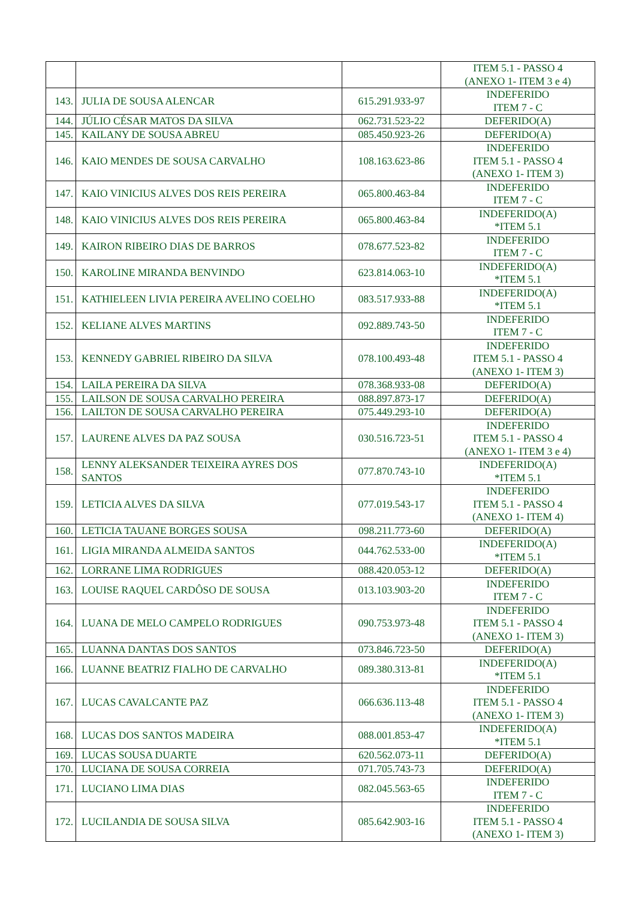| | | | ITEM 5.1 - PASSO 4 (ANEXO 1- ITEM 3 e 4) |
| 143. | JULIA DE SOUSA ALENCAR | 615.291.933-97 | INDEFERIDO ITEM 7 - C |
| 144. | JÚLIO CÉSAR MATOS DA SILVA | 062.731.523-22 | DEFERIDO(A) |
| 145. | KAILANY DE SOUSA ABREU | 085.450.923-26 | DEFERIDO(A) |
| 146. | KAIO MENDES DE SOUSA CARVALHO | 108.163.623-86 | INDEFERIDO ITEM 5.1 - PASSO 4 (ANEXO 1- ITEM 3) |
| 147. | KAIO VINICIUS ALVES DOS REIS PEREIRA | 065.800.463-84 | INDEFERIDO ITEM 7 - C |
| 148. | KAIO VINICIUS ALVES DOS REIS PEREIRA | 065.800.463-84 | INDEFERIDO(A) *ITEM 5.1 |
| 149. | KAIRON RIBEIRO DIAS DE BARROS | 078.677.523-82 | INDEFERIDO ITEM 7 - C |
| 150. | KAROLINE MIRANDA BENVINDO | 623.814.063-10 | INDEFERIDO(A) *ITEM 5.1 |
| 151. | KATHIELEEN LIVIA PEREIRA AVELINO COELHO | 083.517.933-88 | INDEFERIDO(A) *ITEM 5.1 |
| 152. | KELIANE ALVES MARTINS | 092.889.743-50 | INDEFERIDO ITEM 7 - C |
| 153. | KENNEDY GABRIEL RIBEIRO DA SILVA | 078.100.493-48 | INDEFERIDO ITEM 5.1 - PASSO 4 (ANEXO 1- ITEM 3) |
| 154. | LAILA PEREIRA DA SILVA | 078.368.933-08 | DEFERIDO(A) |
| 155. | LAILSON DE SOUSA CARVALHO PEREIRA | 088.897.873-17 | DEFERIDO(A) |
| 156. | LAILTON DE SOUSA CARVALHO PEREIRA | 075.449.293-10 | DEFERIDO(A) |
| 157. | LAURENE ALVES DA PAZ SOUSA | 030.516.723-51 | INDEFERIDO ITEM 5.1 - PASSO 4 (ANEXO 1- ITEM 3 e 4) |
| 158. | LENNY ALEKSANDER TEIXEIRA AYRES DOS SANTOS | 077.870.743-10 | INDEFERIDO(A) *ITEM 5.1 |
| 159. | LETICIA ALVES DA SILVA | 077.019.543-17 | INDEFERIDO ITEM 5.1 - PASSO 4 (ANEXO 1- ITEM 4) |
| 160. | LETICIA TAUANE BORGES SOUSA | 098.211.773-60 | DEFERIDO(A) |
| 161. | LIGIA MIRANDA ALMEIDA SANTOS | 044.762.533-00 | INDEFERIDO(A) *ITEM 5.1 |
| 162. | LORRANE LIMA RODRIGUES | 088.420.053-12 | DEFERIDO(A) |
| 163. | LOUISE RAQUEL CARDÔSO DE SOUSA | 013.103.903-20 | INDEFERIDO ITEM 7 - C |
| 164. | LUANA DE MELO CAMPELO RODRIGUES | 090.753.973-48 | INDEFERIDO ITEM 5.1 - PASSO 4 (ANEXO 1- ITEM 3) |
| 165. | LUANNA DANTAS DOS SANTOS | 073.846.723-50 | DEFERIDO(A) |
| 166. | LUANNE BEATRIZ FIALHO DE CARVALHO | 089.380.313-81 | INDEFERIDO(A) *ITEM 5.1 |
| 167. | LUCAS CAVALCANTE PAZ | 066.636.113-48 | INDEFERIDO ITEM 5.1 - PASSO 4 (ANEXO 1- ITEM 3) |
| 168. | LUCAS DOS SANTOS MADEIRA | 088.001.853-47 | INDEFERIDO(A) *ITEM 5.1 |
| 169. | LUCAS SOUSA DUARTE | 620.562.073-11 | DEFERIDO(A) |
| 170. | LUCIANA DE SOUSA CORREIA | 071.705.743-73 | DEFERIDO(A) |
| 171. | LUCIANO LIMA DIAS | 082.045.563-65 | INDEFERIDO ITEM 7 - C |
| 172. | LUCILANDIA DE SOUSA SILVA | 085.642.903-16 | INDEFERIDO ITEM 5.1 - PASSO 4 (ANEXO 1- ITEM 3) |